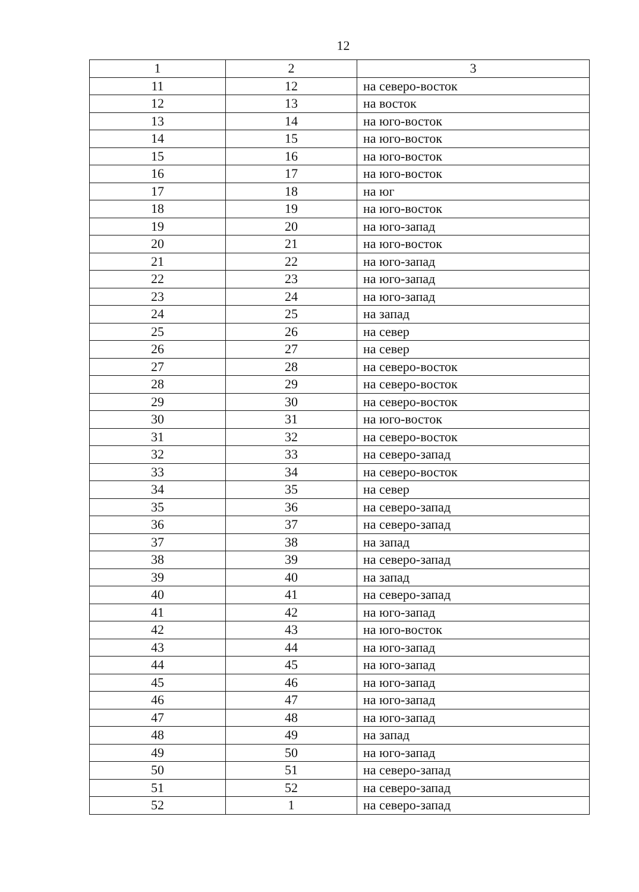12
| 1 | 2 | 3 |
| 11 | 12 | на северо-восток |
| 12 | 13 | на восток |
| 13 | 14 | на юго-восток |
| 14 | 15 | на юго-восток |
| 15 | 16 | на юго-восток |
| 16 | 17 | на юго-восток |
| 17 | 18 | на юг |
| 18 | 19 | на юго-восток |
| 19 | 20 | на юго-запад |
| 20 | 21 | на юго-восток |
| 21 | 22 | на юго-запад |
| 22 | 23 | на юго-запад |
| 23 | 24 | на юго-запад |
| 24 | 25 | на запад |
| 25 | 26 | на север |
| 26 | 27 | на север |
| 27 | 28 | на северо-восток |
| 28 | 29 | на северо-восток |
| 29 | 30 | на северо-восток |
| 30 | 31 | на юго-восток |
| 31 | 32 | на северо-восток |
| 32 | 33 | на северо-запад |
| 33 | 34 | на северо-восток |
| 34 | 35 | на север |
| 35 | 36 | на северо-запад |
| 36 | 37 | на северо-запад |
| 37 | 38 | на запад |
| 38 | 39 | на северо-запад |
| 39 | 40 | на запад |
| 40 | 41 | на северо-запад |
| 41 | 42 | на юго-запад |
| 42 | 43 | на юго-восток |
| 43 | 44 | на юго-запад |
| 44 | 45 | на юго-запад |
| 45 | 46 | на юго-запад |
| 46 | 47 | на юго-запад |
| 47 | 48 | на юго-запад |
| 48 | 49 | на запад |
| 49 | 50 | на юго-запад |
| 50 | 51 | на северо-запад |
| 51 | 52 | на северо-запад |
| 52 | 1 | на северо-запад |